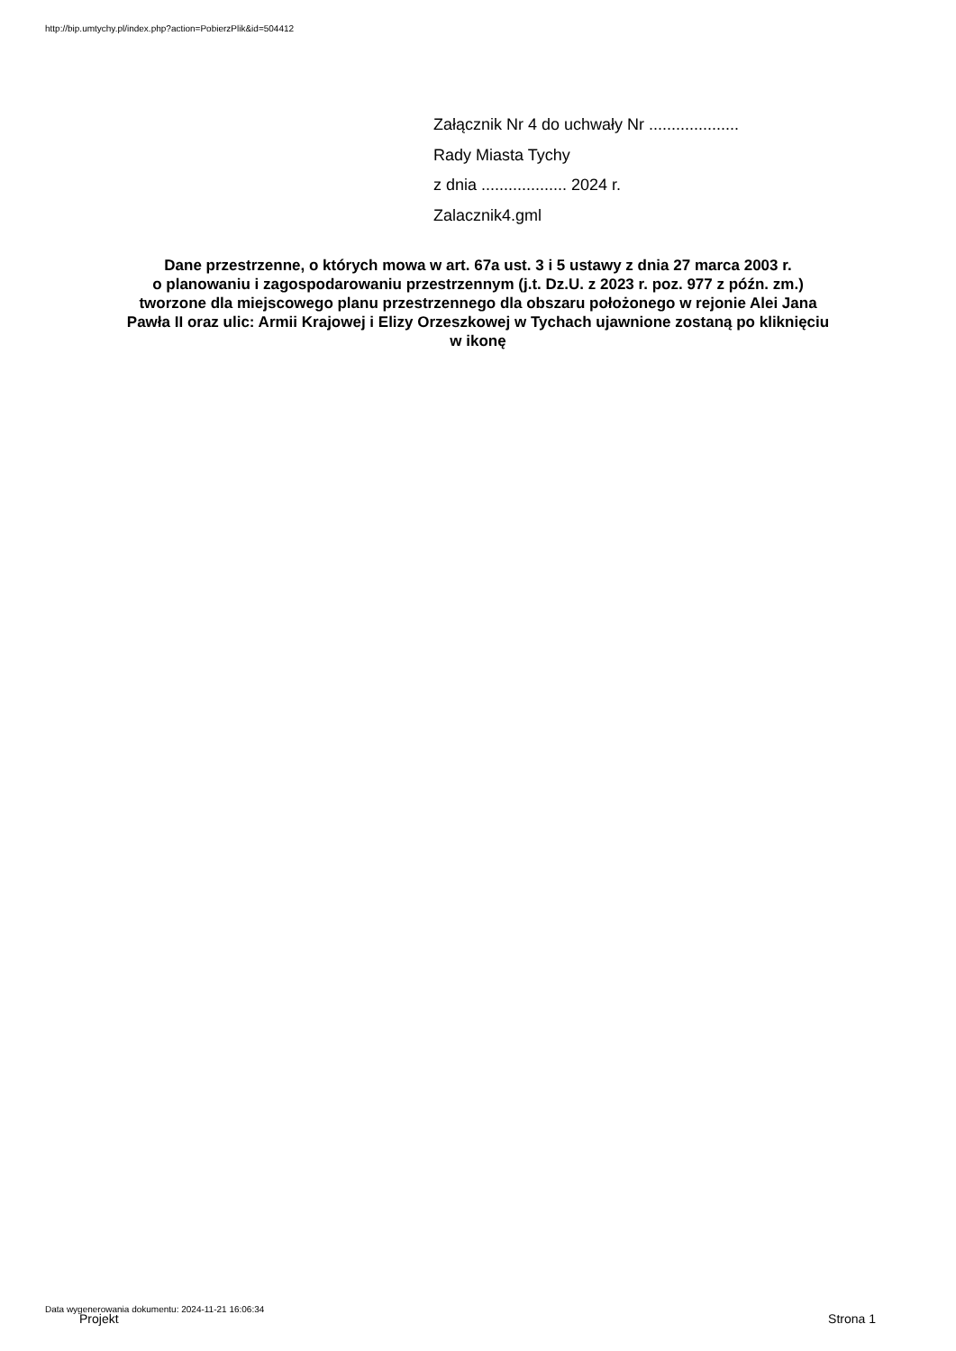http://bip.umtychy.pl/index.php?action=PobierzPlik&id=504412
Załącznik Nr 4 do uchwały Nr ....................
Rady Miasta Tychy
z dnia ................... 2024 r.
Zalacznik4.gml
Dane przestrzenne, o których mowa w art. 67a ust. 3 i 5 ustawy z dnia 27 marca 2003 r.
o planowaniu i zagospodarowaniu przestrzennym (j.t. Dz.U. z 2023 r. poz. 977 z późn. zm.)
tworzone dla miejscowego planu przestrzennego dla obszaru położonego w rejonie Alei Jana
Pawła II oraz ulic: Armii Krajowej i Elizy Orzeszkowej w Tychach ujawnione zostaną po kliknięciu
w ikonę
Data wygenerowania dokumentu: 2024-11-21 16:06:34
Projekt Strona 1